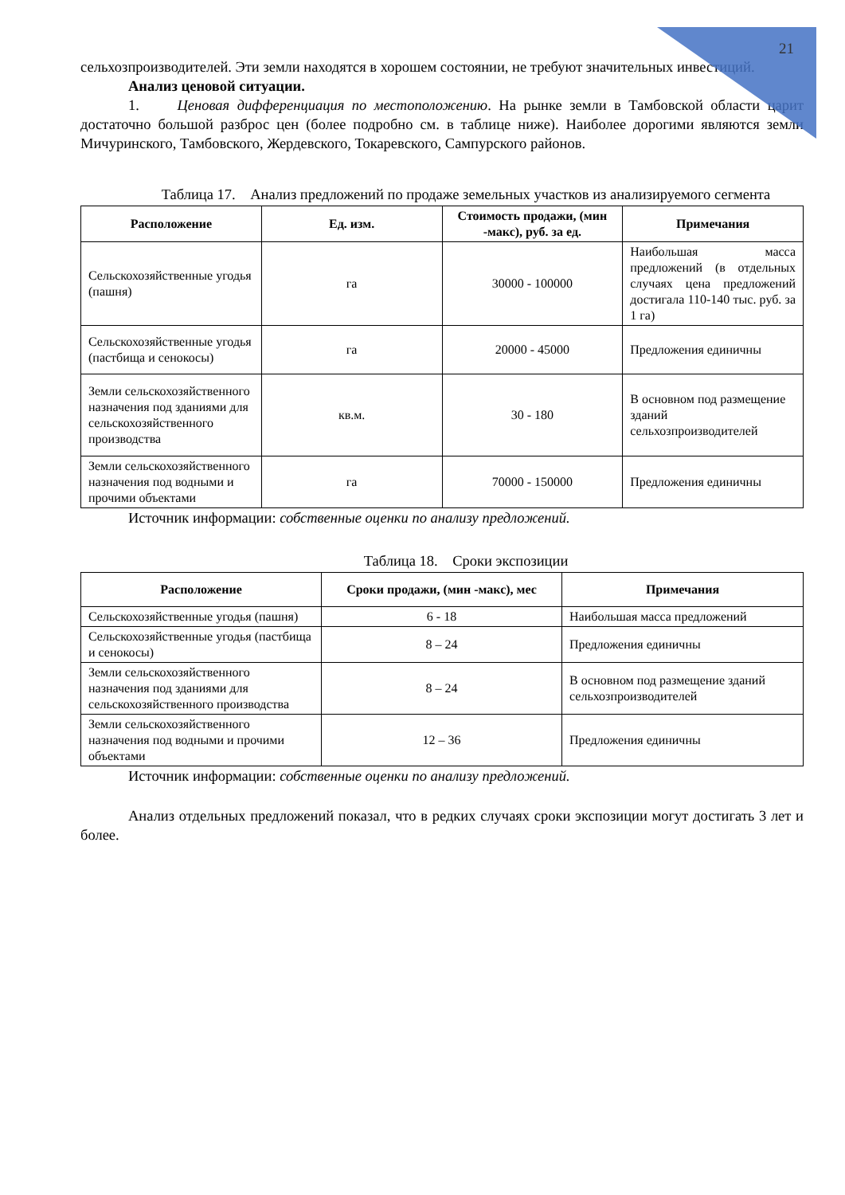21
сельхозпроизводителей. Эти земли находятся в хорошем состоянии, не требуют значительных инвестиций.
Анализ ценовой ситуации.
1. Ценовая дифференциация по местоположению. На рынке земли в Тамбовской области царит достаточно большой разброс цен (более подробно см. в таблице ниже). Наиболее дорогими являются земли Мичуринского, Тамбовского, Жердевского, Токаревского, Сампурского районов.
Таблица 17. Анализ предложений по продаже земельных участков из анализируемого сегмента
| Расположение | Ед. изм. | Стоимость продажи, (мин -макс), руб. за ед. | Примечания |
| --- | --- | --- | --- |
| Сельскохозяйственные угодья (пашня) | га | 30000 - 100000 | Наибольшая масса предложений (в отдельных случаях цена предложений достигала 110-140 тыс. руб. за 1 га) |
| Сельскохозяйственные угодья (пастбища и сенокосы) | га | 20000 - 45000 | Предложения единичны |
| Земли сельскохозяйственного назначения под зданиями для сельскохозяйственного производства | кв.м. | 30 - 180 | В основном под размещение зданий сельхозпроизводителей |
| Земли сельскохозяйственного назначения под водными и прочими объектами | га | 70000 - 150000 | Предложения единичны |
Источник информации: собственные оценки по анализу предложений.
Таблица 18. Сроки экспозиции
| Расположение | Сроки продажи, (мин -макс), мес | Примечания |
| --- | --- | --- |
| Сельскохозяйственные угодья (пашня) | 6 - 18 | Наибольшая масса предложений |
| Сельскохозяйственные угодья (пастбища и сенокосы) | 8 – 24 | Предложения единичны |
| Земли сельскохозяйственного назначения под зданиями для сельскохозяйственного производства | 8 – 24 | В основном под размещение зданий сельхозпроизводителей |
| Земли сельскохозяйственного назначения под водными и прочими объектами | 12 – 36 | Предложения единичны |
Источник информации: собственные оценки по анализу предложений.
Анализ отдельных предложений показал, что в редких случаях сроки экспозиции могут достигать 3 лет и более.